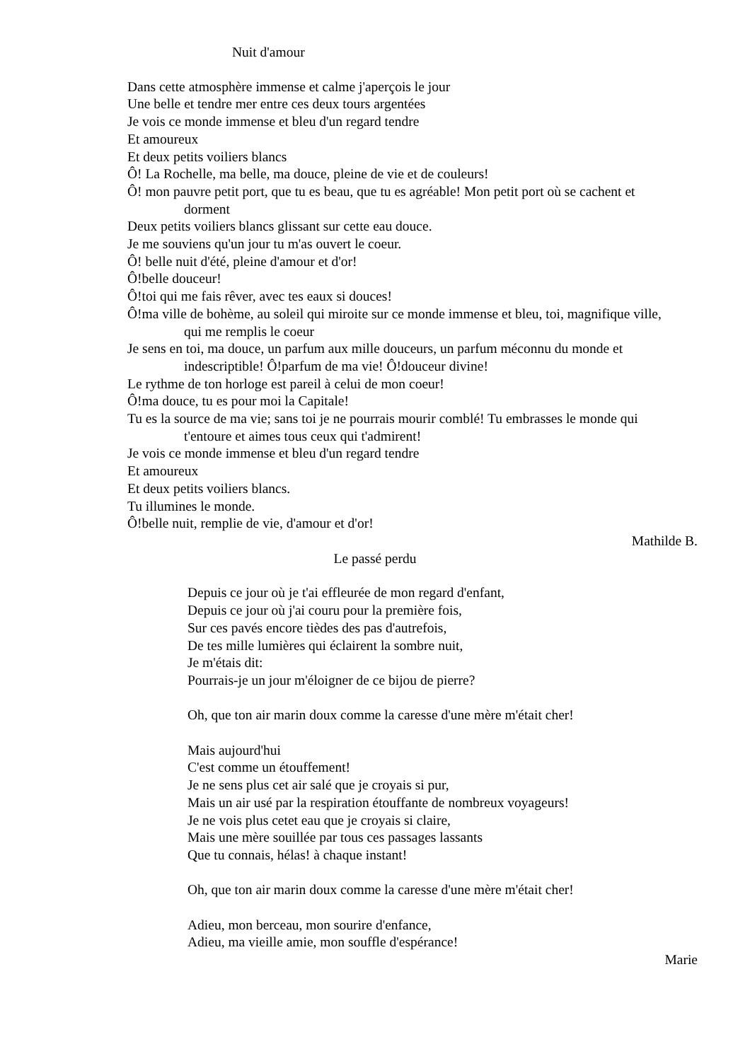Nuit d'amour
Dans cette atmosphère immense et calme j'aperçois le jour
Une belle et tendre mer entre ces deux tours argentées
Je vois ce monde immense et bleu d'un regard tendre
Et amoureux
Et deux petits voiliers blancs
Ô! La Rochelle, ma belle, ma douce, pleine de vie et de couleurs!
Ô! mon pauvre petit port, que tu es beau, que tu es agréable! Mon petit port où se cachent et dorment
Deux petits voiliers blancs glissant sur cette eau douce.
Je me souviens qu'un jour tu m'as ouvert le coeur.
Ô! belle nuit d'été, pleine d'amour et d'or!
Ô!belle douceur!
Ô!toi qui me fais rêver, avec tes eaux si douces!
Ô!ma ville de bohème, au soleil qui miroite sur ce monde immense et bleu, toi, magnifique ville, qui me remplis le coeur
Je sens en toi, ma douce, un parfum aux mille douceurs, un parfum méconnu du monde et indescriptible! Ô!parfum de ma vie! Ô!douceur divine!
Le rythme de ton horloge est pareil à celui de mon coeur!
Ô!ma douce, tu es pour moi la Capitale!
Tu es la source de ma vie; sans toi je ne pourrais mourir comblé! Tu embrasses le monde qui t'entoure et aimes tous ceux qui t'admirent!
Je vois ce monde immense et bleu d'un regard tendre
Et amoureux
Et deux petits voiliers blancs.
Tu illumines le monde.
Ô!belle nuit, remplie de vie, d'amour et d'or!
Mathilde B.
Le passé perdu
Depuis ce jour où je t'ai effleurée de mon regard d'enfant,
Depuis ce jour où j'ai couru pour la première fois,
Sur ces pavés encore tièdes des pas d'autrefois,
De tes mille lumières qui éclairent la sombre nuit,
Je m'étais dit:
Pourrais-je un jour m'éloigner de ce bijou de pierre?
Oh, que ton air marin doux comme la caresse d'une mère m'était cher!
Mais aujourd'hui
C'est comme un étouffement!
Je ne sens plus cet air salé que je croyais si pur,
Mais un air usé par la respiration étouffante de nombreux voyageurs!
Je ne vois plus cetet eau que je croyais si claire,
Mais une mère souillée par tous ces passages lassants
Que tu connais, hélas! à chaque instant!
Oh, que ton air marin doux comme la caresse d'une mère m'était cher!
Adieu, mon berceau, mon sourire d'enfance,
Adieu, ma vieille amie, mon souffle d'espérance!
Marie